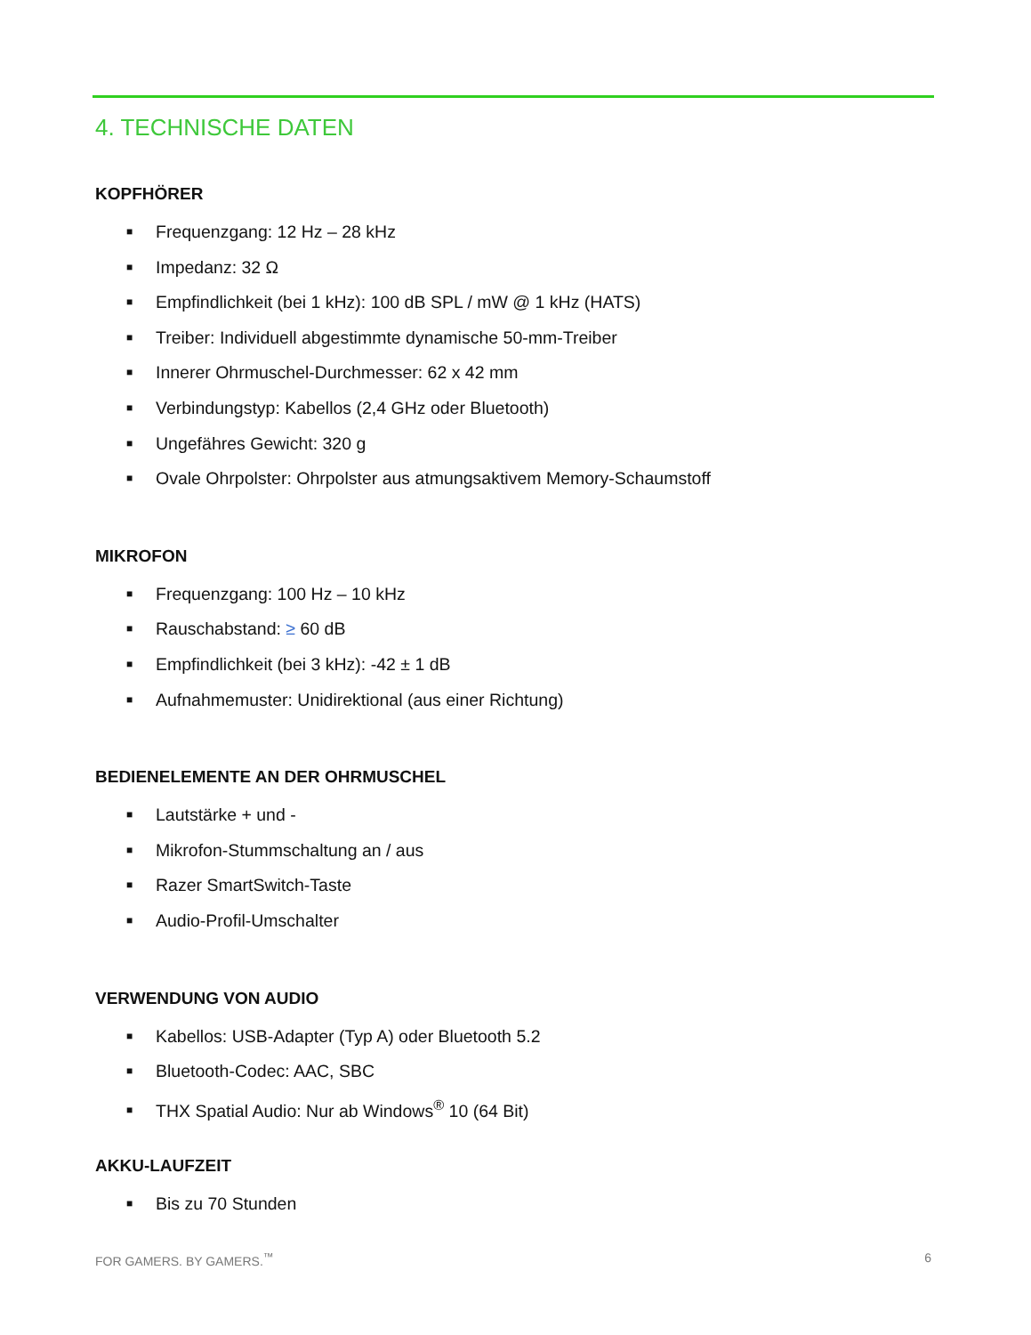4. TECHNISCHE DATEN
KOPFHÖRER
■ Frequenzgang: 12 Hz – 28 kHz
■ Impedanz: 32 Ω
■ Empfindlichkeit (bei 1 kHz): 100 dB SPL / mW @ 1 kHz (HATS)
■ Treiber: Individuell abgestimmte dynamische 50-mm-Treiber
■ Innerer Ohrmuschel-Durchmesser: 62 x 42 mm
■ Verbindungstyp: Kabellos (2,4 GHz oder Bluetooth)
■ Ungefähres Gewicht: 320 g
■ Ovale Ohrpolster: Ohrpolster aus atmungsaktivem Memory-Schaumstoff
MIKROFON
■ Frequenzgang: 100 Hz – 10 kHz
■ Rauschabstand: ≥ 60 dB
■ Empfindlichkeit (bei 3 kHz): -42 ± 1 dB
■ Aufnahmemuster: Unidirektional (aus einer Richtung)
BEDIENELEMENTE AN DER OHRMUSCHEL
■ Lautstärke + und -
■ Mikrofon-Stummschaltung an / aus
■ Razer SmartSwitch-Taste
■ Audio-Profil-Umschalter
VERWENDUNG VON AUDIO
■ Kabellos: USB-Adapter (Typ A) oder Bluetooth 5.2
■ Bluetooth-Codec: AAC, SBC
■ THX Spatial Audio: Nur ab Windows<sup>®</sup> 10 (64 Bit)
AKKU-LAUFZEIT
■ Bis zu 70 Stunden
FOR GAMERS. BY GAMERS.<sup>™</sup> 6